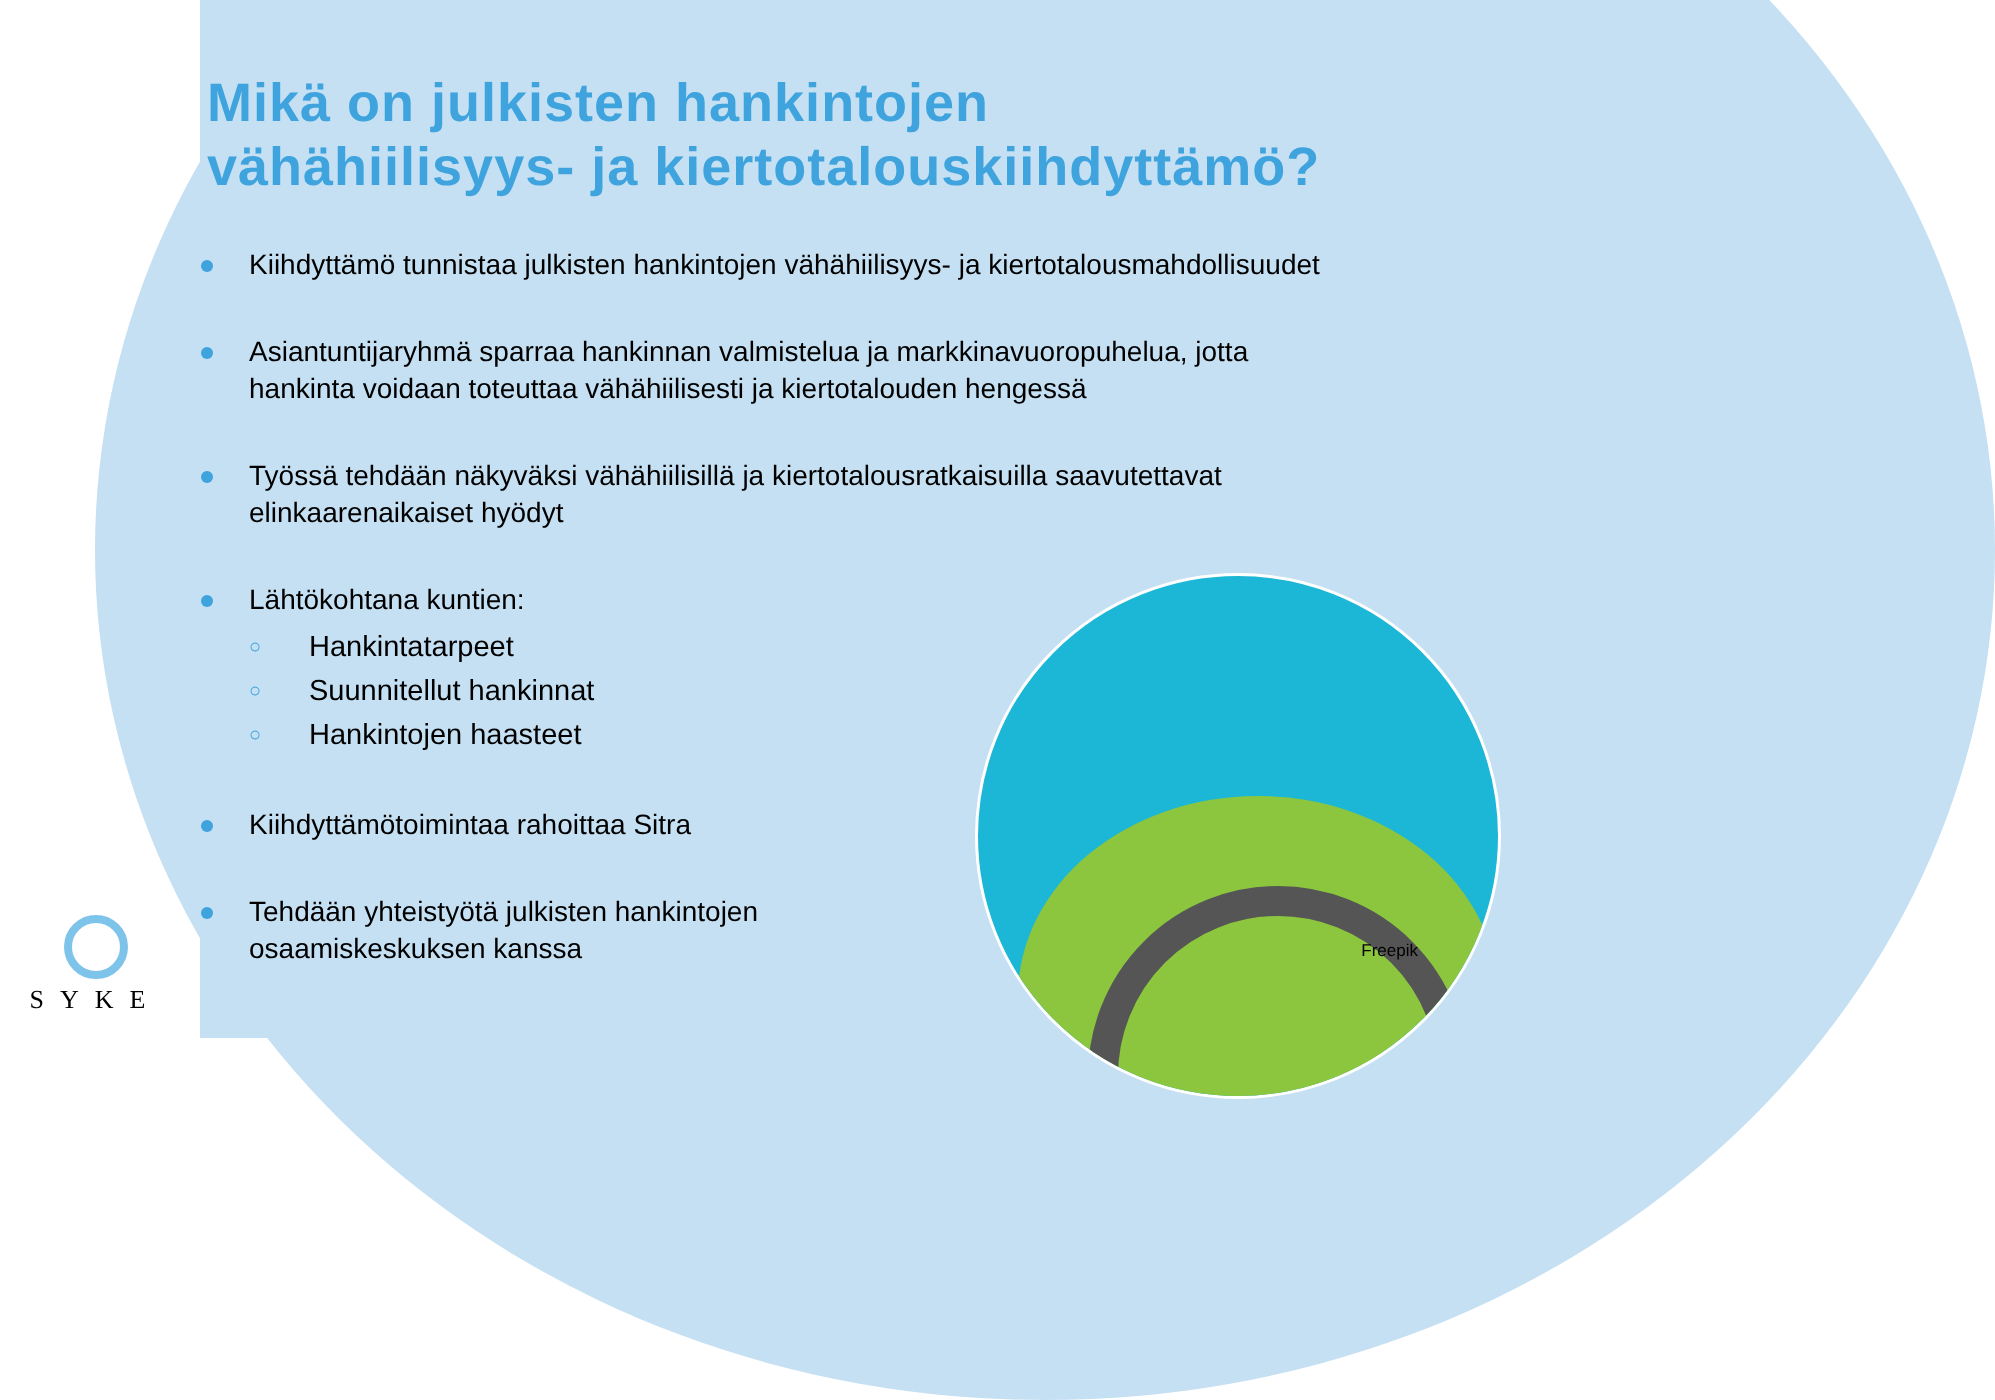Freepik
Mikä on julkisten hankintojen
vähähiilisyys- ja kiertotalouskiihdyttämö?
Kiihdyttämö tunnistaa julkisten hankintojen vähähiilisyys- ja kiertotalousmahdollisuudet
Asiantuntijaryhmä sparraa hankinnan valmistelua ja markkinavuoropuhelua, jotta hankinta voidaan toteuttaa vähähiilisesti ja kiertotalouden hengessä
Työssä tehdään näkyväksi vähähiilisillä ja kiertotalousratkaisuilla saavutettavat elinkaarenaikaiset hyödyt
Lähtökohtana kuntien:
○ Hankintatarpeet
○ Suunnitellut hankinnat
○ Hankintojen haasteet
Kiihdyttämötoimintaa rahoittaa Sitra
Tehdään yhteistyötä julkisten hankintojen
osaamiskeskuksen kanssa
SYKE